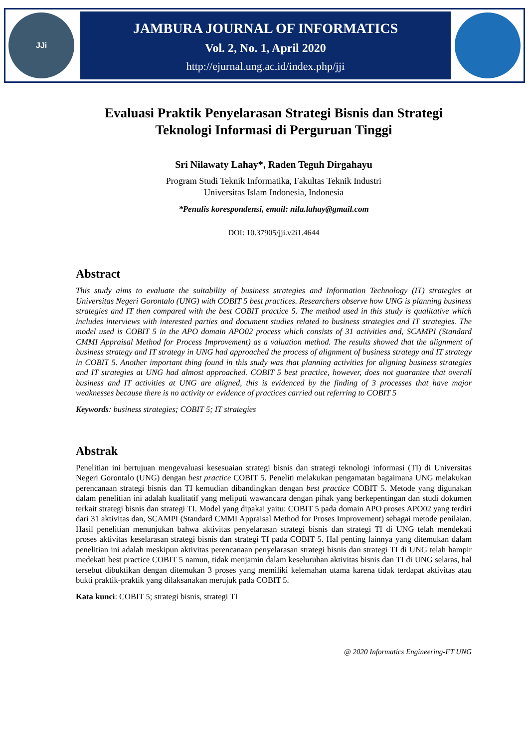JJi
JAMBURA JOURNAL OF INFORMATICS
Vol. 2, No. 1, April 2020
http://ejurnal.ung.ac.id/index.php/jji
Evaluasi Praktik Penyelarasan Strategi Bisnis dan Strategi Teknologi Informasi di Perguruan Tinggi
Sri Nilawaty Lahay*, Raden Teguh Dirgahayu
Program Studi Teknik Informatika, Fakultas Teknik Industri
Universitas Islam Indonesia, Indonesia
*Penulis korespondensi, email: nila.lahay@gmail.com
DOI: 10.37905/jji.v2i1.4644
Abstract
This study aims to evaluate the suitability of business strategies and Information Technology (IT) strategies at Universitas Negeri Gorontalo (UNG) with COBIT 5 best practices. Researchers observe how UNG is planning business strategies and IT then compared with the best COBIT practice 5. The method used in this study is qualitative which includes interviews with interested parties and document studies related to business strategies and IT strategies. The model used is COBIT 5 in the APO domain APO02 process which consists of 31 activities and, SCAMPI (Standard CMMI Appraisal Method for Process Improvement) as a valuation method. The results showed that the alignment of business strategy and IT strategy in UNG had approached the process of alignment of business strategy and IT strategy in COBIT 5. Another important thing found in this study was that planning activities for aligning business strategies and IT strategies at UNG had almost approached. COBIT 5 best practice, however, does not guarantee that overall business and IT activities at UNG are aligned, this is evidenced by the finding of 3 processes that have major weaknesses because there is no activity or evidence of practices carried out referring to COBIT 5
Keywords: business strategies; COBIT 5; IT strategies
Abstrak
Penelitian ini bertujuan mengevaluasi kesesuaian strategi bisnis dan strategi teknologi informasi (TI) di Universitas Negeri Gorontalo (UNG) dengan best practice COBIT 5. Peneliti melakukan pengamatan bagaimana UNG melakukan perencanaan strategi bisnis dan TI kemudian dibandingkan dengan best practice COBIT 5. Metode yang digunakan dalam penelitian ini adalah kualitatif yang meliputi wawancara dengan pihak yang berkepentingan dan studi dokumen terkait strategi bisnis dan strategi TI. Model yang dipakai yaitu: COBIT 5 pada domain APO proses APO02 yang terdiri dari 31 aktivitas dan, SCAMPI (Standard CMMI Appraisal Method for Proses Improvement) sebagai metode penilaian. Hasil penelitian menunjukan bahwa aktivitas penyelarasan strategi bisnis dan strategi TI di UNG telah mendekati proses aktivitas keselarasan strategi bisnis dan strategi TI pada COBIT 5. Hal penting lainnya yang ditemukan dalam penelitian ini adalah meskipun aktivitas perencanaan penyelarasan strategi bisnis dan strategi TI di UNG telah hampir medekati best practice COBIT 5 namun, tidak menjamin dalam keseluruhan aktivitas bisnis dan TI di UNG selaras, hal tersebut dibuktikan dengan ditemukan 3 proses yang memiliki kelemahan utama karena tidak terdapat aktivitas atau bukti praktik-praktik yang dilaksanakan merujuk pada COBIT 5.
Kata kunci: COBIT 5; strategi bisnis, strategi TI
@ 2020 Informatics Engineering-FT UNG